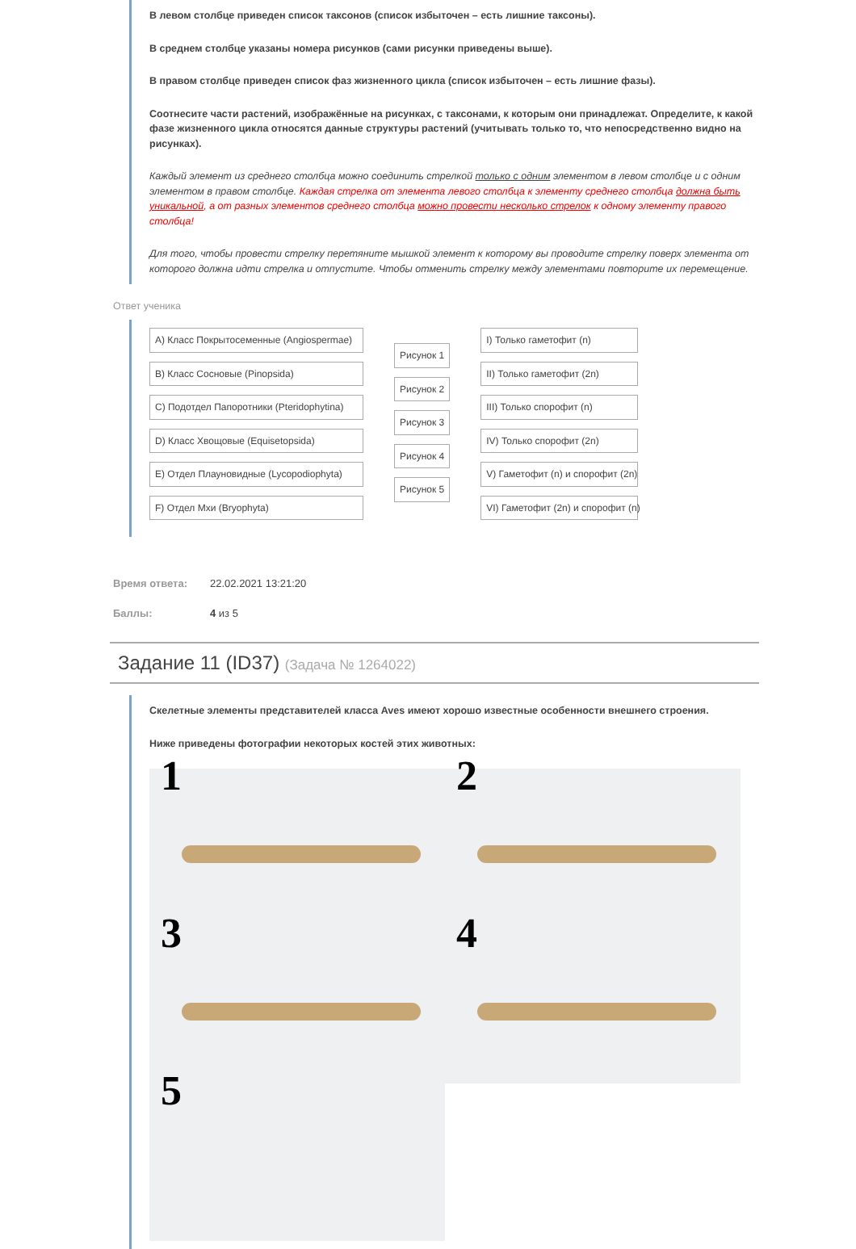В левом столбце приведен список таксонов (список избыточен – есть лишние таксоны).
В среднем столбце указаны номера рисунков (сами рисунки приведены выше).
В правом столбце приведен список фаз жизненного цикла (список избыточен – есть лишние фазы).
Соотнесите части растений, изображённые на рисунках, с таксонами, к которым они принадлежат. Определите, к какой фазе жизненного цикла относятся данные структуры растений (учитывать только то, что непосредственно видно на рисунках).
Каждый элемент из среднего столбца можно соединить стрелкой только с одним элементом в левом столбце и с одним элементом в правом столбце. Каждая стрелка от элемента левого столбца к элементу среднего столбца должна быть уникальной, а от разных элементов среднего столбца можно провести несколько стрелок к одному элементу правого столбца!
Для того, чтобы провести стрелку перетяните мышкой элемент к которому вы проводите стрелку поверх элемента от которого должна идти стрелка и отпустите. Чтобы отменить стрелку между элементами повторите их перемещение.
Ответ ученика
A) Класс Покрытосеменные (Angiospermae)
B) Класс Сосновые (Pinopsida)
C) Подотдел Папоротники (Pteridophytina)
D) Класс Хвощовые (Equisetopsida)
E) Отдел Плауновидные (Lycopodiophyta)
F) Отдел Мхи (Bryophyta)
Рисунок 1
Рисунок 2
Рисунок 3
Рисунок 4
Рисунок 5
I) Только гаметофит (n)
II) Только гаметофит (2n)
III) Только спорофит (n)
IV) Только спорофит (2n)
V) Гаметофит (n) и спорофит (2n)
VI) Гаметофит (2n) и спорофит (n)
Время ответа: 22.02.2021 13:21:20
Баллы: 4 из 5
Задание 11 (ID37) (Задача № 1264022)
Скелетные элементы представителей класса Aves имеют хорошо известные особенности внешнего строения.
Ниже приведены фотографии некоторых костей этих животных:
1
2
3
4
5